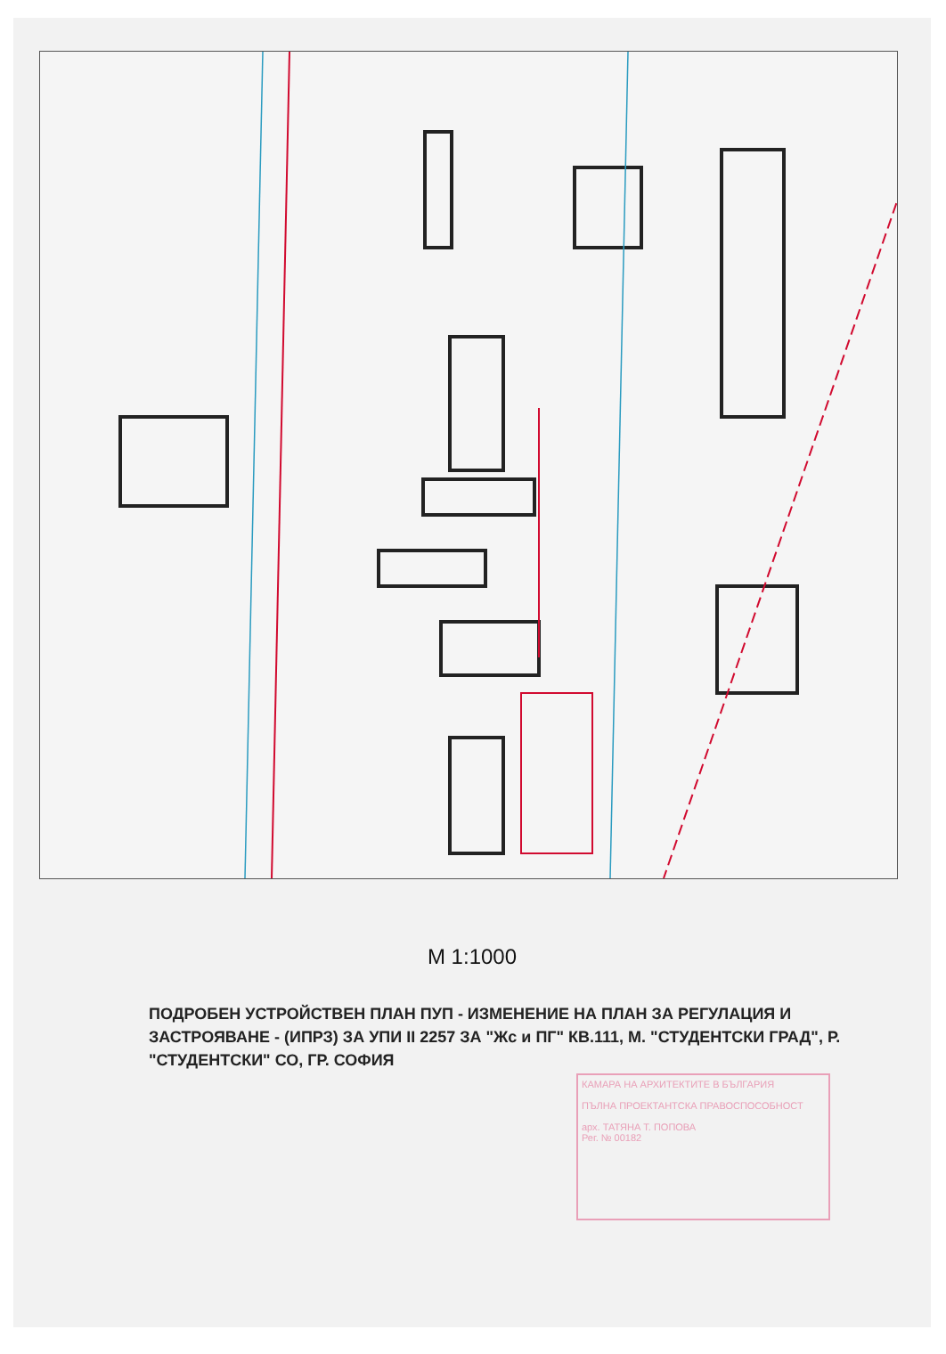M 1:1000
ПОДРОБЕН УСТРОЙСТВЕН ПЛАН ПУП - ИЗМЕНЕНИЕ НА ПЛАН ЗА РЕГУЛАЦИЯ И ЗАСТРОЯВАНЕ - (ИПРЗ) ЗА УПИ II 2257 ЗА "Жс и ПГ" КВ.111, М. "СТУДЕНТСКИ ГРАД", Р. "СТУДЕНТСКИ" СО, ГР. СОФИЯ
КАМАРА НА АРХИТЕКТИТЕ В БЪЛГАРИЯ
ПЪЛНА ПРОЕКТАНТСКА ПРАВОСПОСОБНОСТ
арх. ТАТЯНА Т. ПОПОВА
Рег. № 00182